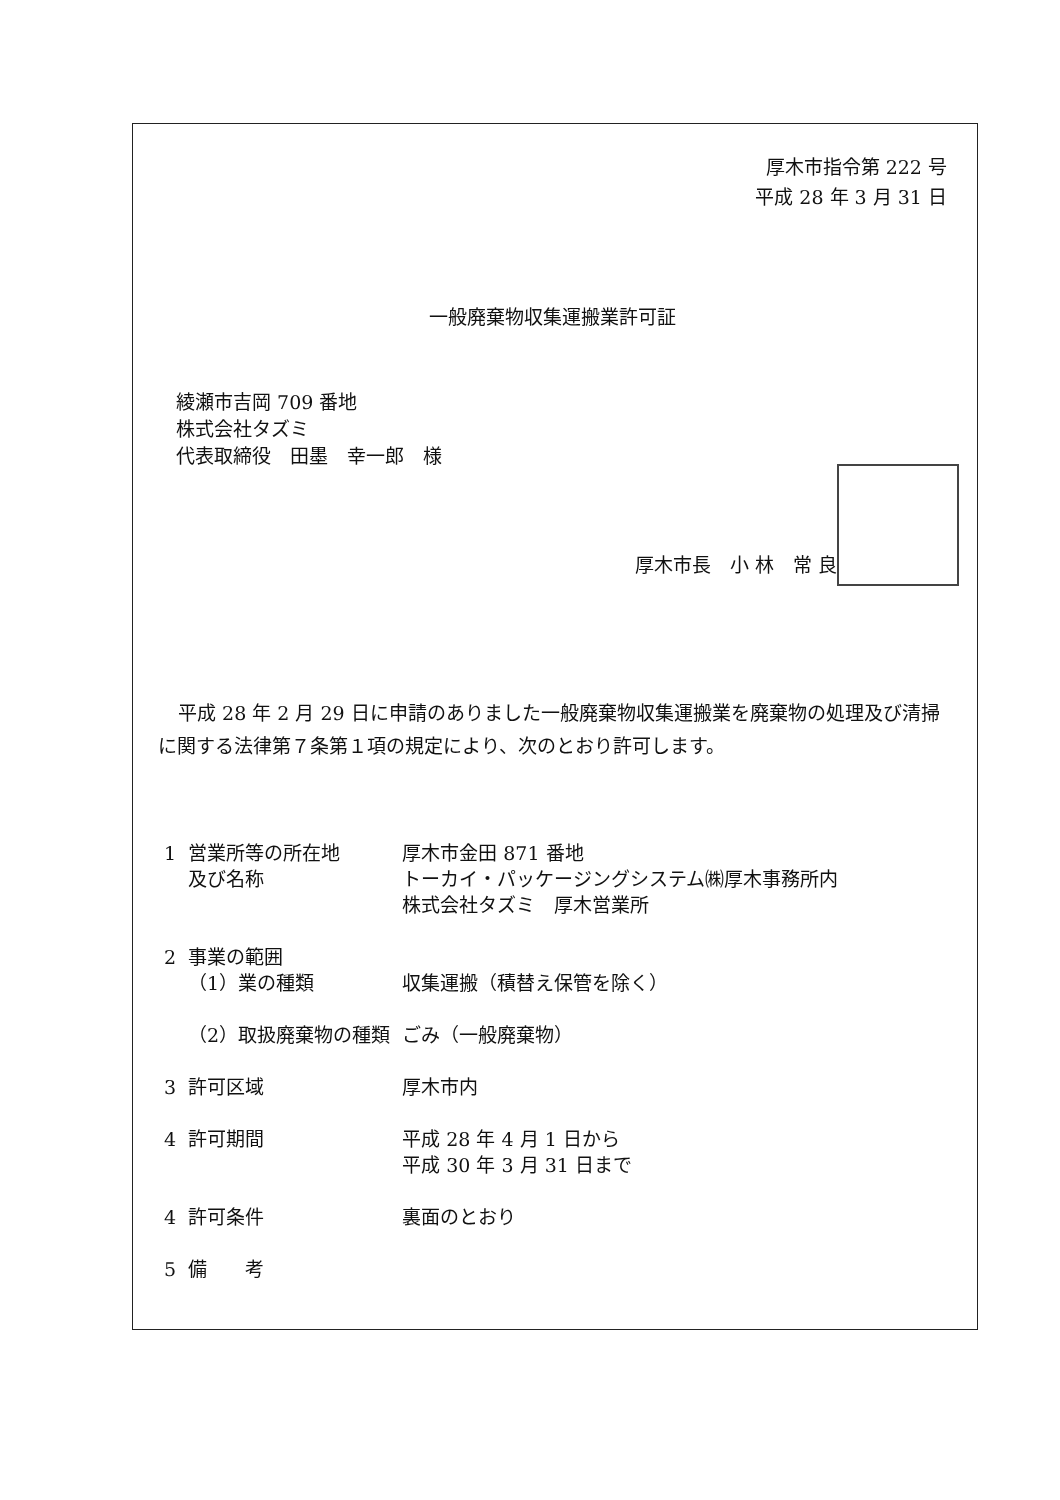厚木市指令第 222 号
平成 28 年 3 月 31 日
一般廃棄物収集運搬業許可証
綾瀬市吉岡 709 番地
株式会社タズミ
代表取締役　田墨　幸一郎　様
厚木市長　小 林　常 良
平成 28 年 2 月 29 日に申請のありました一般廃棄物収集運搬業を廃棄物の処理及び清掃に関する法律第７条第１項の規定により、次のとおり許可します。
| 1 | 営業所等の所在地 及び名称 | 厚木市金田 871 番地 トーカイ・パッケージングシステム㈱厚木事務所内 株式会社タズミ 厚木営業所 |
| 2 | 事業の範囲 （1）業の種類 | 収集運搬（積替え保管を除く） |
| | （2）取扱廃棄物の種類 | ごみ（一般廃棄物） |
| 3 | 許可区域 | 厚木市内 |
| 4 | 許可期間 | 平成 28 年 4 月 1 日から 平成 30 年 3 月 31 日まで |
| 4 | 許可条件 | 裏面のとおり |
| 5 | 備 考 | |